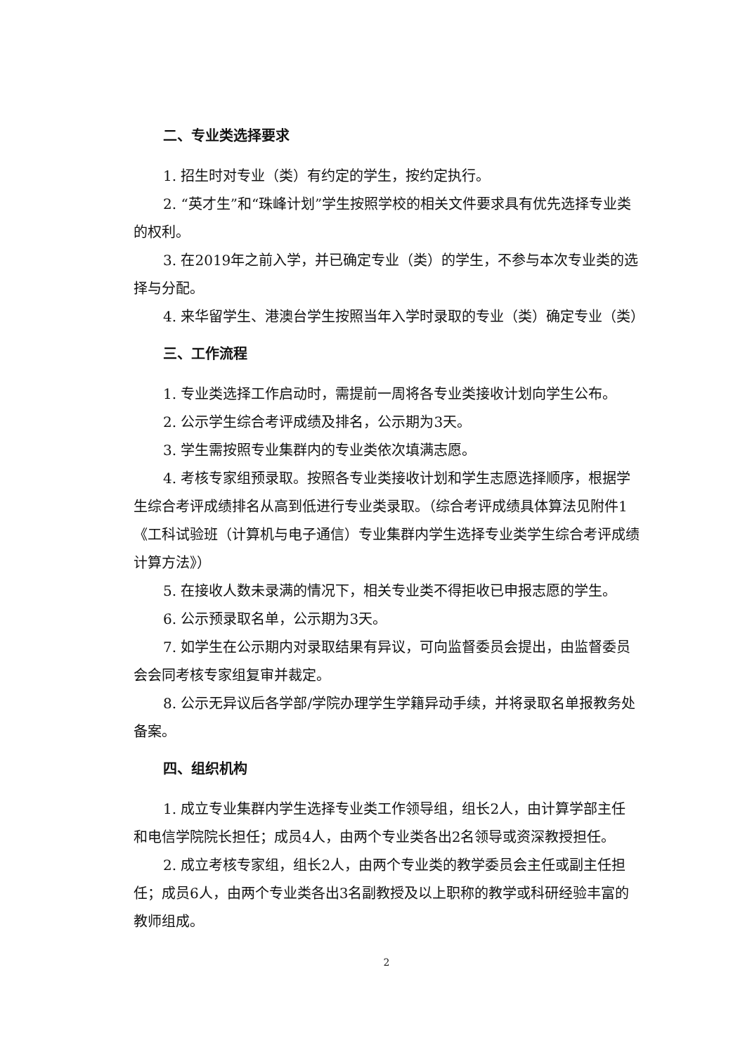二、专业类选择要求
1. 招生时对专业（类）有约定的学生，按约定执行。
2. “英才生”和“珠峰计划”学生按照学校的相关文件要求具有优先选择专业类的权利。
3. 在2019年之前入学，并已确定专业（类）的学生，不参与本次专业类的选择与分配。
4. 来华留学生、港澳台学生按照当年入学时录取的专业（类）确定专业（类）
三、工作流程
1. 专业类选择工作启动时，需提前一周将各专业类接收计划向学生公布。
2. 公示学生综合考评成绩及排名，公示期为3天。
3. 学生需按照专业集群内的专业类依次填满志愿。
4. 考核专家组预录取。按照各专业类接收计划和学生志愿选择顺序，根据学生综合考评成绩排名从高到低进行专业类录取。（综合考评成绩具体算法见附件1《工科试验班（计算机与电子通信）专业集群内学生选择专业类学生综合考评成绩计算方法》）
5. 在接收人数未录满的情况下，相关专业类不得拒收已申报志愿的学生。
6. 公示预录取名单，公示期为3天。
7. 如学生在公示期内对录取结果有异议，可向监督委员会提出，由监督委员会会同考核专家组复审并裁定。
8. 公示无异议后各学部/学院办理学生学籍异动手续，并将录取名单报教务处备案。
四、组织机构
1. 成立专业集群内学生选择专业类工作领导组，组长2人，由计算学部主任和电信学院院长担任；成员4人，由两个专业类各出2名领导或资深教授担任。
2. 成立考核专家组，组长2人，由两个专业类的教学委员会主任或副主任担任；成员6人，由两个专业类各出3名副教授及以上职称的教学或科研经验丰富的教师组成。
2